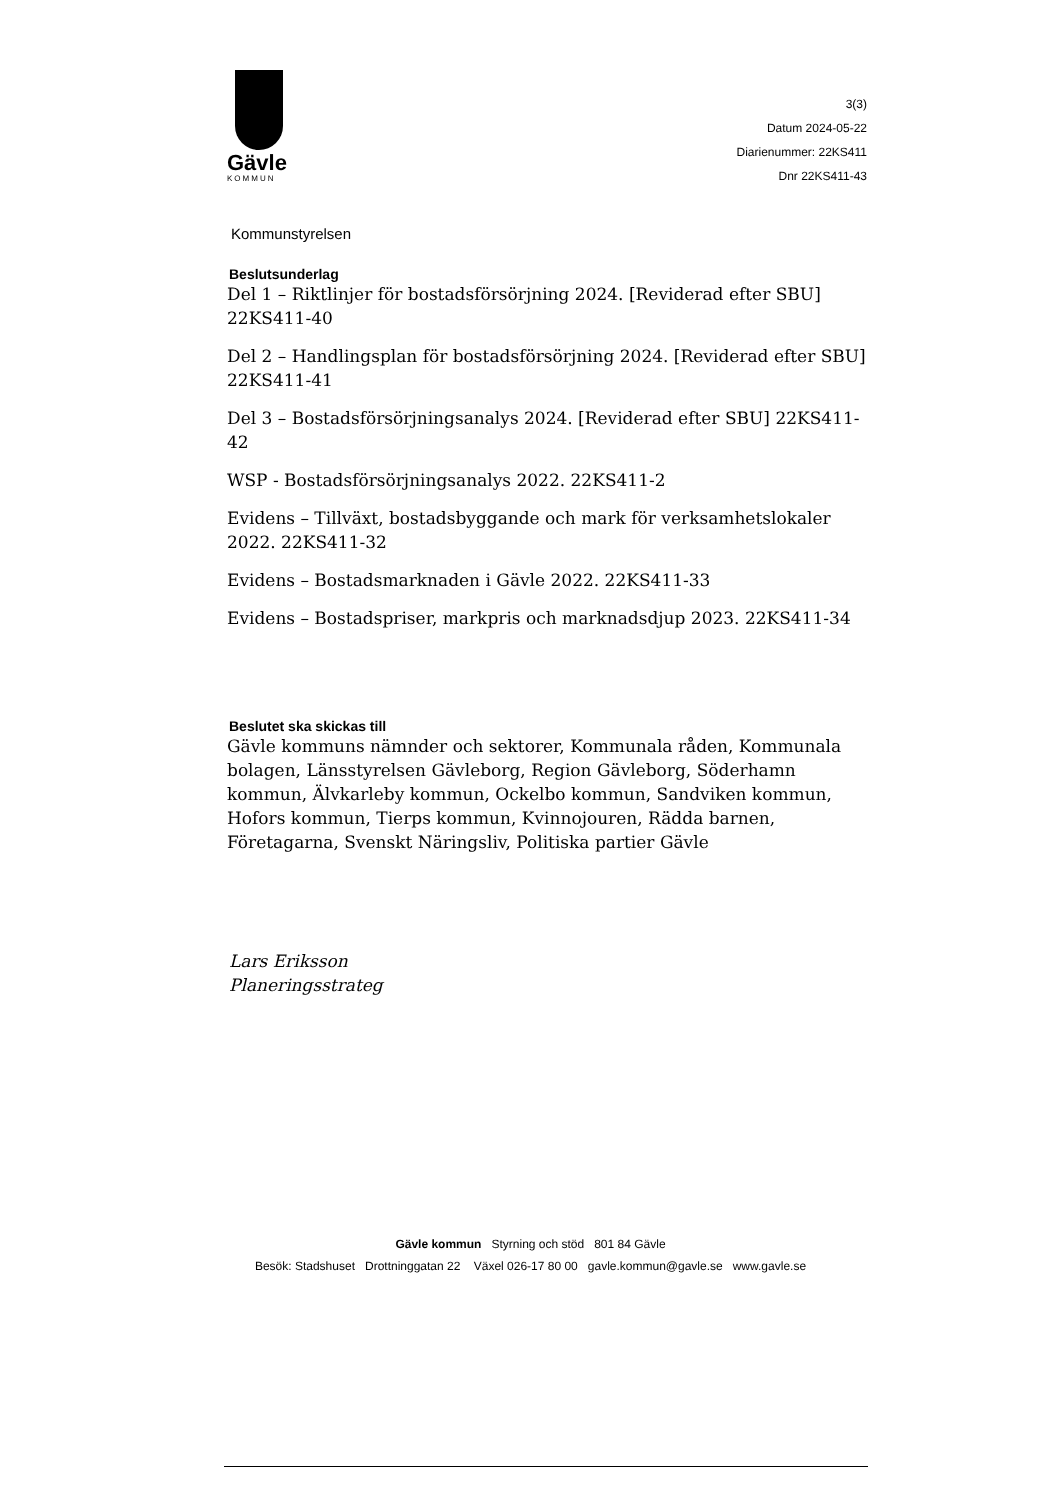Gävle
KOMMUN
3(3)
Datum 2024-05-22
Diarienummer: 22KS411
Dnr 22KS411-43
Kommunstyrelsen
Beslutsunderlag
Del 1 – Riktlinjer för bostadsförsörjning 2024. [Reviderad efter SBU] 22KS411-40
Del 2 – Handlingsplan för bostadsförsörjning 2024. [Reviderad efter SBU] 22KS411-41
Del 3 – Bostadsförsörjningsanalys 2024. [Reviderad efter SBU] 22KS411-42
WSP - Bostadsförsörjningsanalys 2022. 22KS411-2
Evidens – Tillväxt, bostadsbyggande och mark för verksamhetslokaler 2022. 22KS411-32
Evidens – Bostadsmarknaden i Gävle 2022. 22KS411-33
Evidens – Bostadspriser, markpris och marknadsdjup 2023. 22KS411-34
Beslutet ska skickas till
Gävle kommuns nämnder och sektorer, Kommunala råden, Kommunala bolagen, Länsstyrelsen Gävleborg, Region Gävleborg, Söderhamn kommun, Älvkarleby kommun, Ockelbo kommun, Sandviken kommun, Hofors kommun, Tierps kommun, Kvinnojouren, Rädda barnen, Företagarna, Svenskt Näringsliv, Politiska partier Gävle
Lars Eriksson
Planeringsstrateg
Gävle kommun Styrning och stöd 801 84 Gävle
Besök: Stadshuset Drottninggatan 22 Växel 026-17 80 00 gavle.kommun@gavle.se www.gavle.se